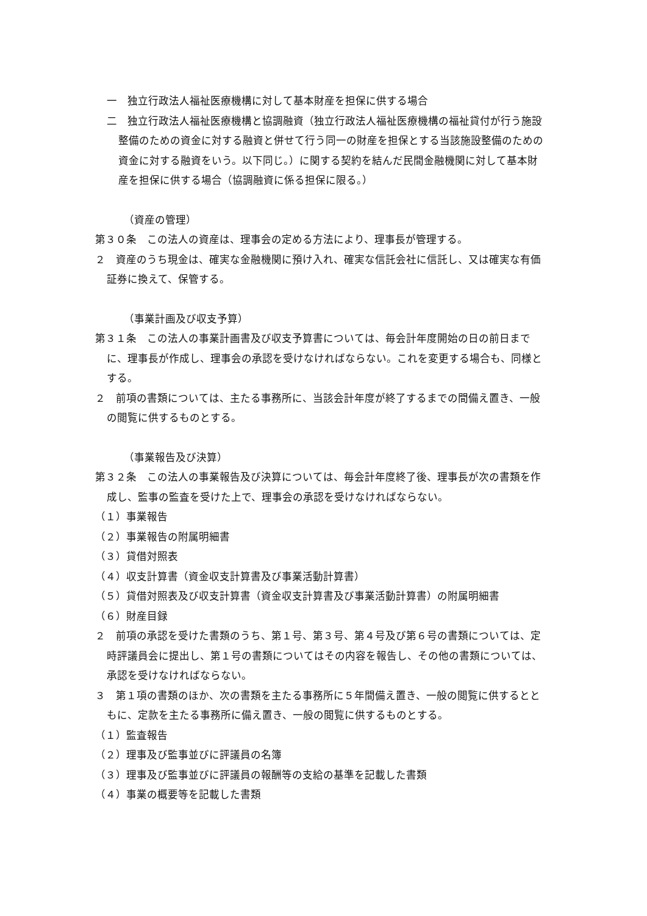一　独立行政法人福祉医療機構に対して基本財産を担保に供する場合
二　独立行政法人福祉医療機構と協調融資（独立行政法人福祉医療機構の福祉貸付が行う施設整備のための資金に対する融資と併せて行う同一の財産を担保とする当該施設整備のための資金に対する融資をいう。以下同じ。）に関する契約を結んだ民間金融機関に対して基本財産を担保に供する場合（協調融資に係る担保に限る。）
（資産の管理）
第３０条　この法人の資産は、理事会の定める方法により、理事長が管理する。
２　資産のうち現金は、確実な金融機関に預け入れ、確実な信託会社に信託し、又は確実な有価証券に換えて、保管する。
（事業計画及び収支予算）
第３１条　この法人の事業計画書及び収支予算書については、毎会計年度開始の日の前日までに、理事長が作成し、理事会の承認を受けなければならない。これを変更する場合も、同様とする。
２　前項の書類については、主たる事務所に、当該会計年度が終了するまでの間備え置き、一般の閲覧に供するものとする。
（事業報告及び決算）
第３２条　この法人の事業報告及び決算については、毎会計年度終了後、理事長が次の書類を作成し、監事の監査を受けた上で、理事会の承認を受けなければならない。
（１）事業報告
（２）事業報告の附属明細書
（３）貸借対照表
（４）収支計算書（資金収支計算書及び事業活動計算書）
（５）貸借対照表及び収支計算書（資金収支計算書及び事業活動計算書）の附属明細書
（６）財産目録
２　前項の承認を受けた書類のうち、第１号、第３号、第４号及び第６号の書類については、定時評議員会に提出し、第１号の書類についてはその内容を報告し、その他の書類については、承認を受けなければならない。
３　第１項の書類のほか、次の書類を主たる事務所に５年間備え置き、一般の閲覧に供するとともに、定款を主たる事務所に備え置き、一般の閲覧に供するものとする。
（１）監査報告
（２）理事及び監事並びに評議員の名簿
（３）理事及び監事並びに評議員の報酬等の支給の基準を記載した書類
（４）事業の概要等を記載した書類